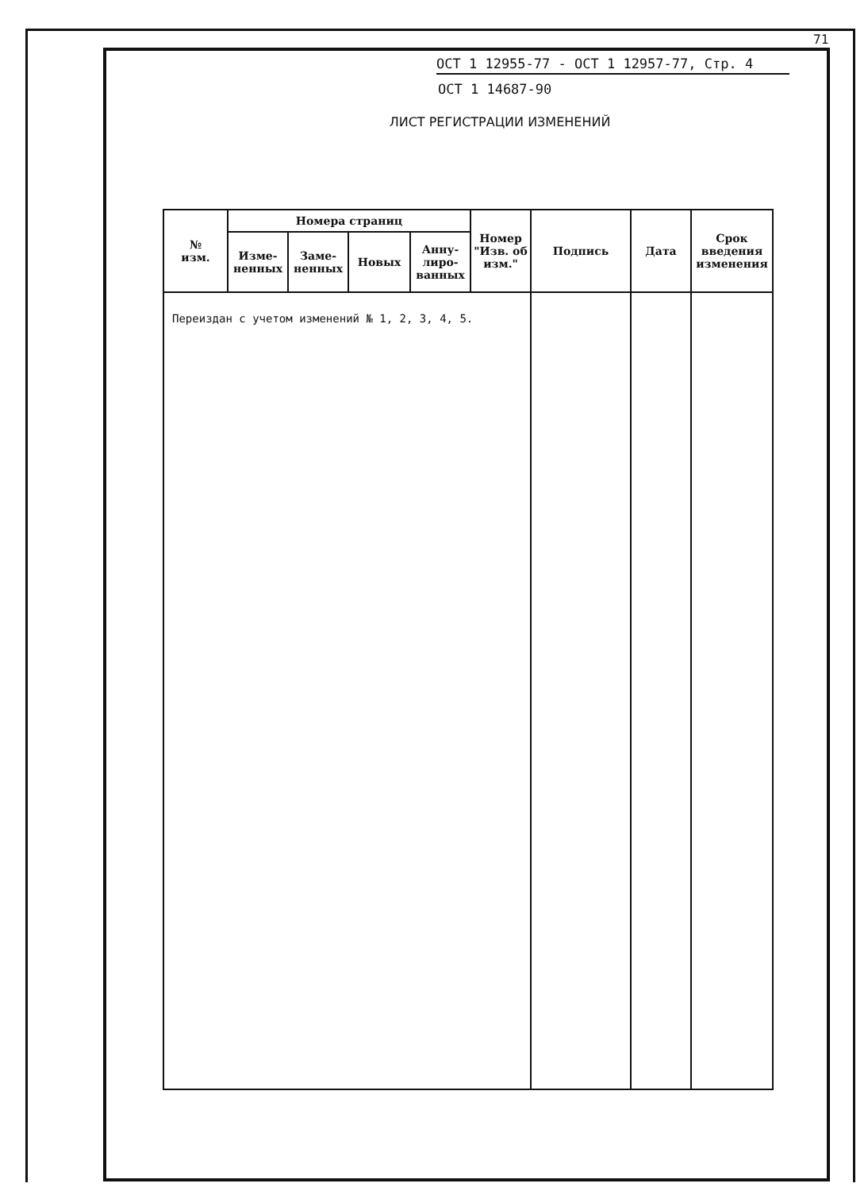71
ОСТ 1 12955-77 - ОСТ 1 12957-77, Стр. 4
ОСТ 1 14687-90
ЛИСТ РЕГИСТРАЦИИ ИЗМЕНЕНИЙ
| № изм. | Номера страниц | | | | Номер "Изв. об изм." | Подпись | Дата | Срок введения изменения |
| --- | --- | --- | --- | --- | --- | --- | --- | --- |
| | Изме- ненных | Заме- ненных | Новых | Анну- лиро- ванных | | | | |
| Переиздан с учетом изменений № 1, 2, 3, 4, 5. | | | | | | | | |